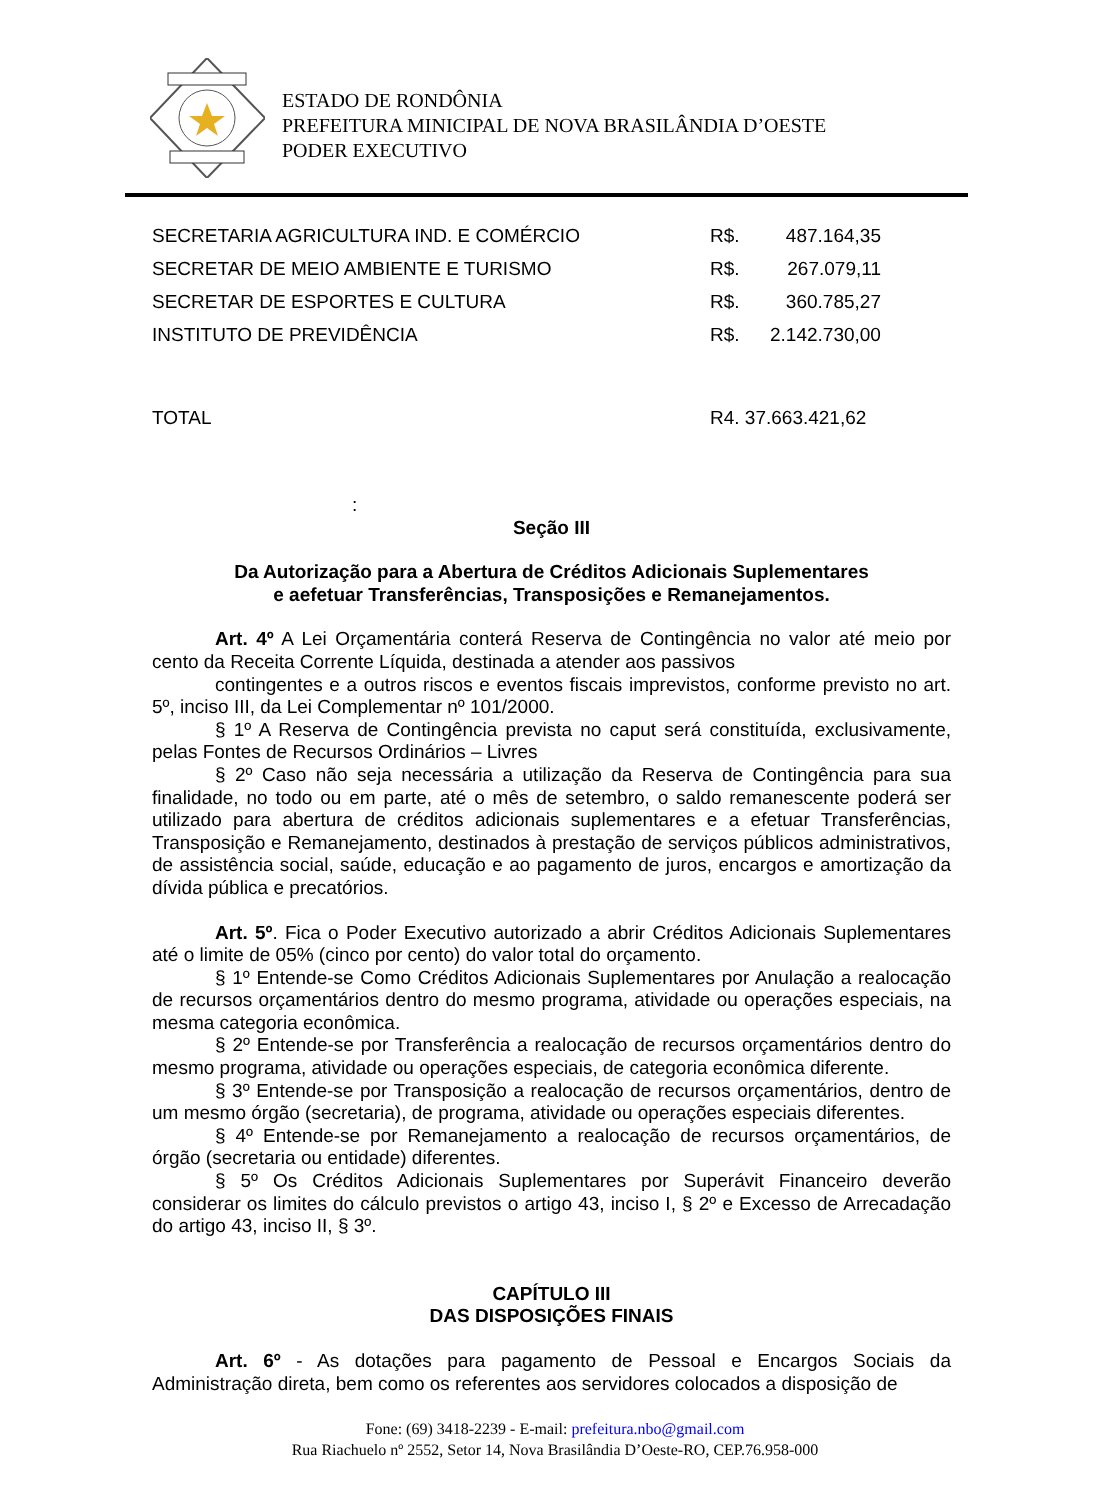ESTADO DE RONDÔNIA
PREFEITURA MINICIPAL DE NOVA BRASILÂNDIA D’OESTE
PODER EXECUTIVO
| SECRETARIA AGRICULTURA IND. E COMÉRCIO | R$. | 487.164,35 |
| SECRETAR DE MEIO AMBIENTE E TURISMO | R$. | 267.079,11 |
| SECRETAR DE ESPORTES E CULTURA | R$. | 360.785,27 |
| INSTITUTO DE PREVIDÊNCIA | R$. | 2.142.730,00 |
| TOTAL | R4. 37.663.421,62 | |
:
Seção III
Da Autorização para a Abertura de Créditos Adicionais Suplementares
e aefetuar Transferências, Transposições e Remanejamentos.
Art. 4º A Lei Orçamentária conterá Reserva de Contingência no valor até meio por cento da Receita Corrente Líquida, destinada a atender aos passivos
contingentes e a outros riscos e eventos fiscais imprevistos, conforme previsto no art. 5º, inciso III, da Lei Complementar nº 101/2000.
§ 1º A Reserva de Contingência prevista no caput será constituída, exclusivamente, pelas Fontes de Recursos Ordinários – Livres
§ 2º Caso não seja necessária a utilização da Reserva de Contingência para sua finalidade, no todo ou em parte, até o mês de setembro, o saldo remanescente poderá ser utilizado para abertura de créditos adicionais suplementares e a efetuar Transferências, Transposição e Remanejamento, destinados à prestação de serviços públicos administrativos, de assistência social, saúde, educação e ao pagamento de juros, encargos e amortização da dívida pública e precatórios.
Art. 5º. Fica o Poder Executivo autorizado a abrir Créditos Adicionais Suplementares até o limite de 05% (cinco por cento) do valor total do orçamento.
§ 1º Entende-se Como Créditos Adicionais Suplementares por Anulação a realocação de recursos orçamentários dentro do mesmo programa, atividade ou operações especiais, na mesma categoria econômica.
§ 2º Entende-se por Transferência a realocação de recursos orçamentários dentro do mesmo programa, atividade ou operações especiais, de categoria econômica diferente.
§ 3º Entende-se por Transposição a realocação de recursos orçamentários, dentro de um mesmo órgão (secretaria), de programa, atividade ou operações especiais diferentes.
§ 4º Entende-se por Remanejamento a realocação de recursos orçamentários, de órgão (secretaria ou entidade) diferentes.
§ 5º Os Créditos Adicionais Suplementares por Superávit Financeiro deverão considerar os limites do cálculo previstos o artigo 43, inciso I, § 2º e Excesso de Arrecadação do artigo 43, inciso II, § 3º.
CAPÍTULO III
DAS DISPOSIÇÕES FINAIS
Art. 6º - As dotações para pagamento de Pessoal e Encargos Sociais da Administração direta, bem como os referentes aos servidores colocados a disposição de
Fone: (69) 3418-2239 - E-mail: prefeitura.nbo@gmail.com
Rua Riachuelo nº 2552, Setor 14, Nova Brasilândia D’Oeste-RO, CEP.76.958-000